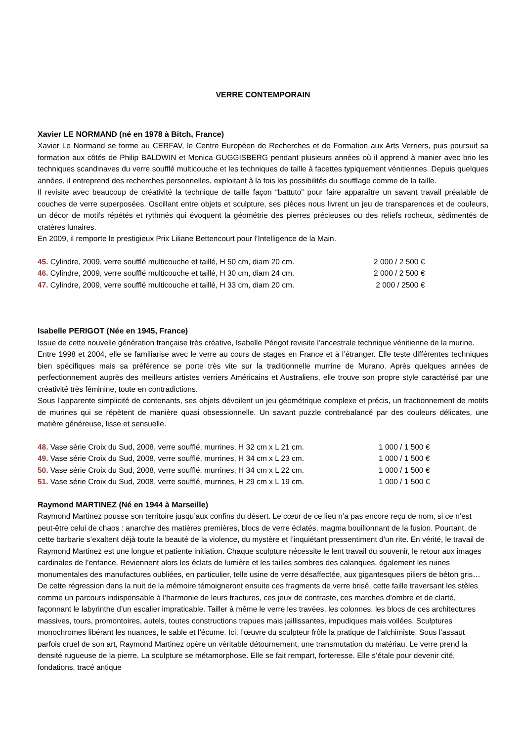VERRE CONTEMPORAIN
Xavier LE NORMAND (né en 1978 à Bitch, France)
Xavier Le Normand se forme au CERFAV, le Centre Européen de Recherches et de Formation aux Arts Verriers, puis poursuit sa formation aux côtés de Philip BALDWIN et Monica GUGGISBERG pendant plusieurs années où il apprend à manier avec brio les techniques scandinaves du verre soufflé multicouche et les techniques de taille à facettes typiquement vénitiennes. Depuis quelques années, il entreprend des recherches personnelles, exploitant à la fois les possibilités du soufflage comme de la taille.
Il revisite avec beaucoup de créativité la technique de taille façon “battuto” pour faire apparaître un savant travail préalable de couches de verre superposées. Oscillant entre objets et sculpture, ses pièces nous livrent un jeu de transparences et de couleurs, un décor de motifs répétés et rythmés qui évoquent la géométrie des pierres précieuses ou des reliefs rocheux, sédimentés de cratères lunaires.
En 2009, il remporte le prestigieux Prix Liliane Bettencourt pour l’Intelligence de la Main.
45. Cylindre, 2009, verre soufflé multicouche et taillé, H 50 cm, diam 20 cm. 2 000 / 2 500 €
46. Cylindre, 2009, verre soufflé multicouche et taillé, H 30 cm, diam 24 cm. 2 000 / 2 500 €
47. Cylindre, 2009, verre soufflé multicouche et taillé, H 33 cm, diam 20 cm. 2 000 / 2500 €
Isabelle PERIGOT (Née en 1945, France)
Issue de cette nouvelle génération française très créative, Isabelle Périgot revisite l’ancestrale technique vénitienne de la murine.
Entre 1998 et 2004, elle se familiarise avec le verre au cours de stages en France et à l’étranger. Elle teste différentes techniques bien spécifiques mais sa préférence se porte très vite sur la traditionnelle murrine de Murano. Après quelques années de perfectionnement auprès des meilleurs artistes verriers Américains et Australiens, elle trouve son propre style caractérisé par une créativité très féminine, toute en contradictions.
Sous l’apparente simplicité de contenants, ses objets dévoilent un jeu géométrique complexe et précis, un fractionnement de motifs de murines qui se répètent de manière quasi obsessionnelle. Un savant puzzle contrebalancé par des couleurs délicates, une matière généreuse, lisse et sensuelle.
48. Vase série Croix du Sud, 2008, verre soufflé, murrines, H 32 cm x L 21 cm. 1 000 / 1 500 €
49. Vase série Croix du Sud, 2008, verre soufflé, murrines, H 34 cm x L 23 cm. 1 000 / 1 500 €
50. Vase série Croix du Sud, 2008, verre soufflé, murrines, H 34 cm x L 22 cm. 1 000 / 1 500 €
51. Vase série Croix du Sud, 2008, verre soufflé, murrines, H 29 cm x L 19 cm. 1 000 / 1 500 €
Raymond MARTINEZ (Né en 1944 à Marseille)
Raymond Martinez pousse son territoire jusqu’aux confins du désert. Le cœur de ce lieu n’a pas encore reçu de nom, si ce n’est peut-être celui de chaos : anarchie des matières premières, blocs de verre éclatés, magma bouillonnant de la fusion. Pourtant, de cette barbarie s’exaltent déjà toute la beauté de la violence, du mystère et l’inquiétant pressentiment d’un rite. En vérité, le travail de Raymond Martinez est une longue et patiente initiation. Chaque sculpture nécessite le lent travail du souvenir, le retour aux images cardinales de l’enfance. Reviennent alors les éclats de lumière et les tailles sombres des calanques, également les ruines monumentales des manufactures oubliées, en particulier, telle usine de verre désaffectée, aux gigantesques piliers de béton gris… De cette régression dans la nuit de la mémoire témoigneront ensuite ces fragments de verre brisé, cette faille traversant les stèles comme un parcours indispensable à l’harmonie de leurs fractures, ces jeux de contraste, ces marches d’ombre et de clarté, façonnant le labyrinthe d’un escalier impraticable. Tailler à même le verre les travées, les colonnes, les blocs de ces architectures massives, tours, promontoires, autels, toutes constructions trapues mais jaillissantes, impudiques mais voilées. Sculptures monochromes libérant les nuances, le sable et l’écume. Ici, l’œuvre du sculpteur frôle la pratique de l’alchimiste. Sous l’assaut parfois cruel de son art, Raymond Martinez opère un véritable détournement, une transmutation du matériau. Le verre prend la densité rugueuse de la pierre. La sculpture se métamorphose. Elle se fait rempart, forteresse. Elle s’étale pour devenir cité, fondations, tracé antique